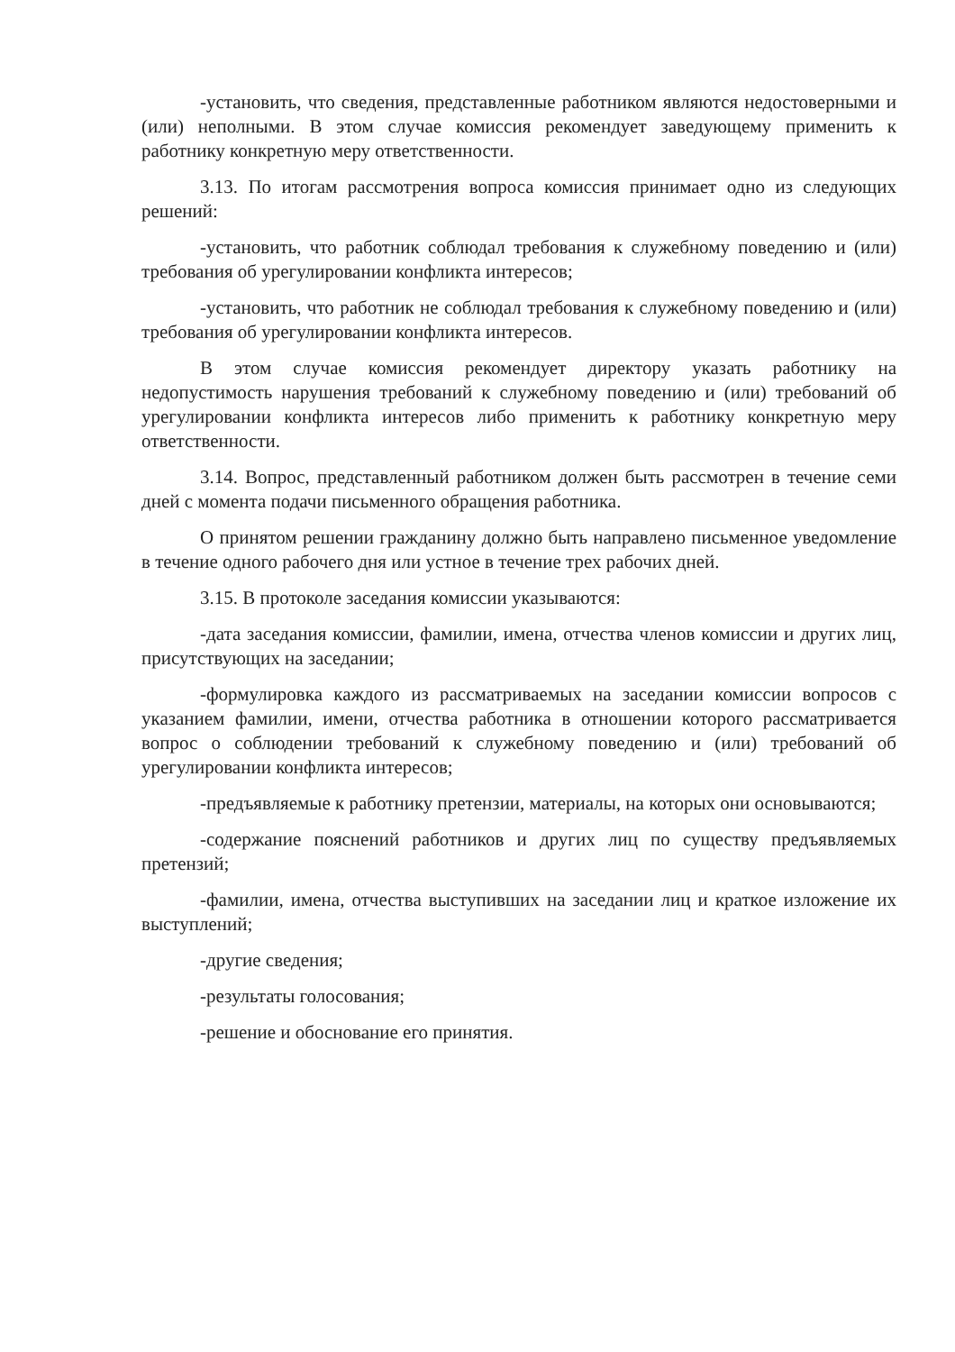-установить, что сведения, представленные работником являются недостоверными и (или) неполными. В этом случае комиссия рекомендует заведующему применить к работнику конкретную меру ответственности.
3.13. По итогам рассмотрения вопроса комиссия принимает одно из следующих решений:
-установить, что работник соблюдал требования к служебному поведению и (или) требования об урегулировании конфликта интересов;
-установить, что работник не соблюдал требования к служебному поведению и (или) требования об урегулировании конфликта интересов.
В этом случае комиссия рекомендует директору указать работнику на недопустимость нарушения требований к служебному поведению и (или) требований об урегулировании конфликта интересов либо применить к работнику конкретную меру ответственности.
3.14. Вопрос, представленный работником должен быть рассмотрен в течение семи дней с момента подачи письменного обращения работника.
О принятом решении гражданину должно быть направлено письменное уведомление в течение одного рабочего дня или устное в течение трех рабочих дней.
3.15. В протоколе заседания комиссии указываются:
-дата заседания комиссии, фамилии, имена, отчества членов комиссии и других лиц, присутствующих на заседании;
-формулировка каждого из рассматриваемых на заседании комиссии вопросов с указанием фамилии, имени, отчества работника в отношении которого рассматривается вопрос о соблюдении требований к служебному поведению и (или) требований об урегулировании конфликта интересов;
-предъявляемые к работнику претензии, материалы, на которых они основываются;
-содержание пояснений работников и других лиц по существу предъявляемых претензий;
-фамилии, имена, отчества выступивших на заседании лиц и краткое изложение их выступлений;
-другие сведения;
-результаты голосования;
-решение и обоснование его принятия.